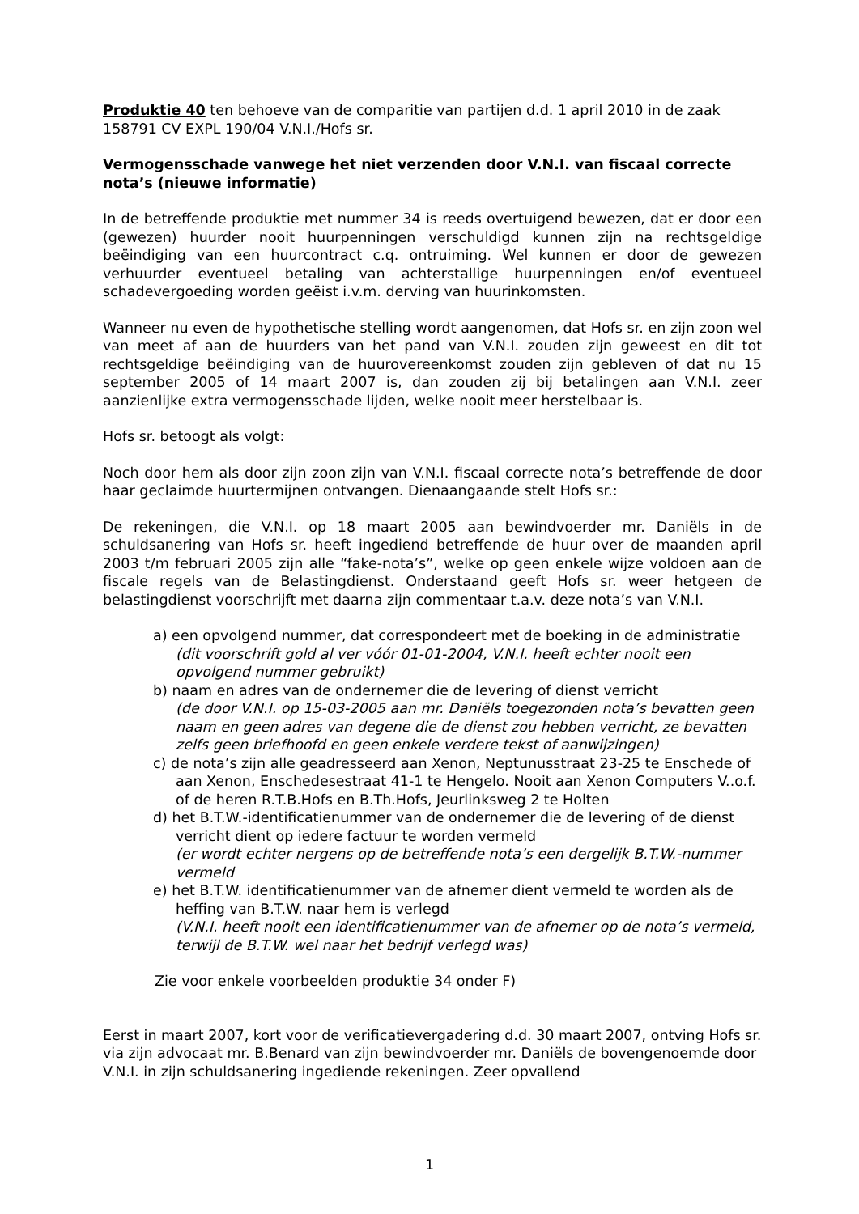Produktie 40 ten behoeve van de comparitie van partijen d.d. 1 april 2010 in de zaak 158791 CV EXPL 190/04 V.N.I./Hofs sr.
Vermogensschade vanwege het niet verzenden door V.N.I. van fiscaal correcte nota’s (nieuwe informatie)
In de betreffende produktie met nummer 34 is reeds overtuigend bewezen, dat er door een (gewezen) huurder nooit huurpenningen verschuldigd kunnen zijn na rechtsgeldige beëindiging van een huurcontract c.q. ontruiming. Wel kunnen er door de gewezen verhuurder eventueel betaling van achterstallige huurpenningen en/of eventueel schadevergoeding worden geëist i.v.m. derving van huurinkomsten.
Wanneer nu even de hypothetische stelling wordt aangenomen, dat Hofs sr. en zijn zoon wel van meet af aan de huurders van het pand van V.N.I. zouden zijn geweest en dit tot rechtsgeldige beëindiging van de huurovereenkomst zouden zijn gebleven of dat nu 15 september 2005 of 14 maart 2007 is, dan zouden zij bij betalingen aan V.N.I. zeer aanzienlijke extra vermogensschade lijden, welke nooit meer herstelbaar is.
Hofs sr. betoogt als volgt:
Noch door hem als door zijn zoon zijn van V.N.I. fiscaal correcte nota’s betreffende de door haar geclaimde huurtermijnen ontvangen. Dienaangaande stelt Hofs sr.:
De rekeningen, die V.N.I. op 18 maart 2005 aan bewindvoerder mr. Daniëls in de schuldsanering van Hofs sr. heeft ingediend betreffende de huur over de maanden april 2003 t/m februari 2005 zijn alle “fake-nota’s”, welke op geen enkele wijze voldoen aan de fiscale regels van de Belastingdienst. Onderstaand geeft Hofs sr. weer hetgeen de belastingdienst voorschrijft met daarna zijn commentaar t.a.v. deze nota’s van V.N.I.
a) een opvolgend nummer, dat correspondeert met de boeking in de administratie
(dit voorschrift gold al ver vóór 01-01-2004, V.N.I. heeft echter nooit een opvolgend nummer gebruikt)
b) naam en adres van de ondernemer die de levering of dienst verricht
(de door V.N.I. op 15-03-2005 aan mr. Daniëls toegezonden nota’s bevatten geen naam en geen adres van degene die de dienst zou hebben verricht, ze bevatten zelfs geen briefhoofd en geen enkele verdere tekst of aanwijzingen)
c) de nota’s zijn alle geadresseerd aan Xenon, Neptunusstraat 23-25 te Enschede of aan Xenon, Enschedesestraat 41-1 te Hengelo. Nooit aan Xenon Computers V..o.f. of de heren R.T.B.Hofs en B.Th.Hofs, Jeurlinksweg 2 te Holten
d) het B.T.W.-identificatienummer van de ondernemer die de levering of de dienst verricht dient op iedere factuur te worden vermeld
(er wordt echter nergens op de betreffende nota’s een dergelijk B.T.W.-nummer vermeld
e) het B.T.W. identificatienummer van de afnemer dient vermeld te worden als de heffing van B.T.W. naar hem is verlegd
(V.N.I. heeft nooit een identificatienummer van de afnemer op de nota’s vermeld, terwijl de B.T.W. wel naar het bedrijf verlegd was)
Zie voor enkele voorbeelden produktie 34 onder F)
Eerst in maart 2007, kort voor de verificatievergadering d.d. 30 maart 2007, ontving Hofs sr. via zijn advocaat mr. B.Benard van zijn bewindvoerder mr. Daniëls de bovengenoemde door V.N.I. in zijn schuldsanering ingediende rekeningen. Zeer opvallend
1